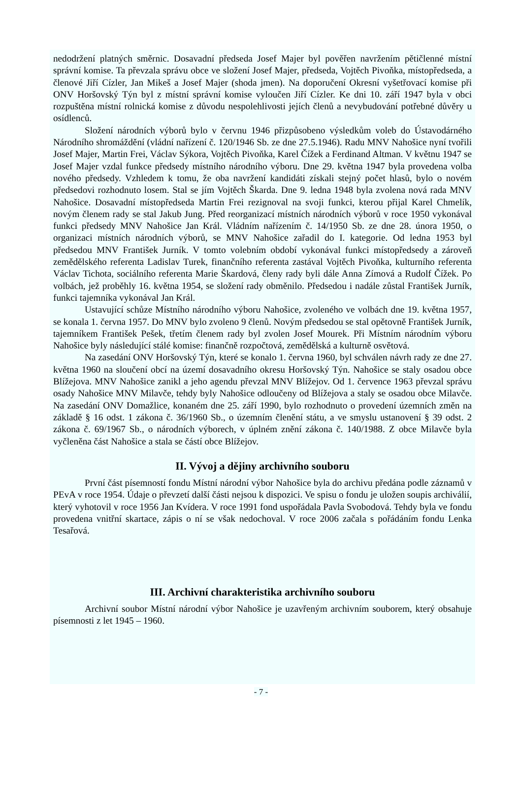nedodržení platných směrnic. Dosavadní předseda Josef Majer byl pověřen navržením pětičlenné místní správní komise. Ta převzala správu obce ve složení Josef Majer, předseda, Vojtěch Pivoňka, místopředseda, a členové Jiří Cízler, Jan Mikeš a Josef Majer (shoda jmen). Na doporučení Okresní vyšetřovací komise při ONV Horšovský Týn byl z místní správní komise vyloučen Jiří Cízler. Ke dni 10. září 1947 byla v obci rozpuštěna místní rolnická komise z důvodu nespolehlivosti jejích členů a nevybudování potřebné důvěry u osídlenců.
Složení národních výborů bylo v červnu 1946 přizpůsobeno výsledkům voleb do Ústavodárného Národního shromáždění (vládní nařízení č. 120/1946 Sb. ze dne 27.5.1946). Radu MNV Nahošice nyní tvořili Josef Majer, Martin Frei, Václav Sýkora, Vojtěch Pivoňka, Karel Čížek a Ferdinand Altman. V květnu 1947 se Josef Majer vzdal funkce předsedy místního národního výboru. Dne 29. května 1947 byla provedena volba nového předsedy. Vzhledem k tomu, že oba navržení kandidáti získali stejný počet hlasů, bylo o novém předsedovi rozhodnuto losem. Stal se jím Vojtěch Škarda. Dne 9. ledna 1948 byla zvolena nová rada MNV Nahošice. Dosavadní místopředseda Martin Frei rezignoval na svoji funkci, kterou přijal Karel Chmelík, novým členem rady se stal Jakub Jung. Před reorganizací místních národních výborů v roce 1950 vykonával funkci předsedy MNV Nahošice Jan Král. Vládním nařízením č. 14/1950 Sb. ze dne 28. února 1950, o organizaci místních národních výborů, se MNV Nahošice zařadil do I. kategorie. Od ledna 1953 byl předsedou MNV František Jurník. V tomto volebním období vykonával funkci místopředsedy a zároveň zemědělského referenta Ladislav Turek, finančního referenta zastával Vojtěch Pivoňka, kulturního referenta Václav Tichota, sociálního referenta Marie Škardová, členy rady byli dále Anna Zímová a Rudolf Čížek. Po volbách, jež proběhly 16. května 1954, se složení rady obměnilo. Předsedou i nadále zůstal František Jurník, funkci tajemníka vykonával Jan Král.
Ustavující schůze Místního národního výboru Nahošice, zvoleného ve volbách dne 19. května 1957, se konala 1. června 1957. Do MNV bylo zvoleno 9 členů. Novým předsedou se stal opětovně František Jurník, tajemníkem František Pešek, třetím členem rady byl zvolen Josef Mourek. Při Místním národním výboru Nahošice byly následující stálé komise: finančně rozpočtová, zemědělská a kulturně osvětová.
Na zasedání ONV Horšovský Týn, které se konalo 1. června 1960, byl schválen návrh rady ze dne 27. května 1960 na sloučení obcí na území dosavadního okresu Horšovský Týn. Nahošice se staly osadou obce Blížejova. MNV Nahošice zanikl a jeho agendu převzal MNV Blížejov. Od 1. července 1963 převzal správu osady Nahošice MNV Milavče, tehdy byly Nahošice odloučeny od Blížejova a staly se osadou obce Milavče. Na zasedání ONV Domažlice, konaném dne 25. září 1990, bylo rozhodnuto o provedení územních změn na základě § 16 odst. 1 zákona č. 36/1960 Sb., o územním členění státu, a ve smyslu ustanovení § 39 odst. 2 zákona č. 69/1967 Sb., o národních výborech, v úplném znění zákona č. 140/1988. Z obce Milavče byla vyčleněna část Nahošice a stala se částí obce Blížejov.
II. Vývoj a dějiny archivního souboru
První část písemností fondu Místní národní výbor Nahošice byla do archivu předána podle záznamů v PEvA v roce 1954. Údaje o převzetí další části nejsou k dispozici. Ve spisu o fondu je uložen soupis archiválií, který vyhotovil v roce 1956 Jan Kvídera. V roce 1991 fond uspořádala Pavla Svobodová. Tehdy byla ve fondu provedena vnitřní skartace, zápis o ní se však nedochoval. V roce 2006 začala s pořádáním fondu Lenka Tesařová.
III. Archivní charakteristika archivního souboru
Archivní soubor Místní národní výbor Nahošice je uzavřeným archivním souborem, který obsahuje písemnosti z let 1945 – 1960.
- 7 -